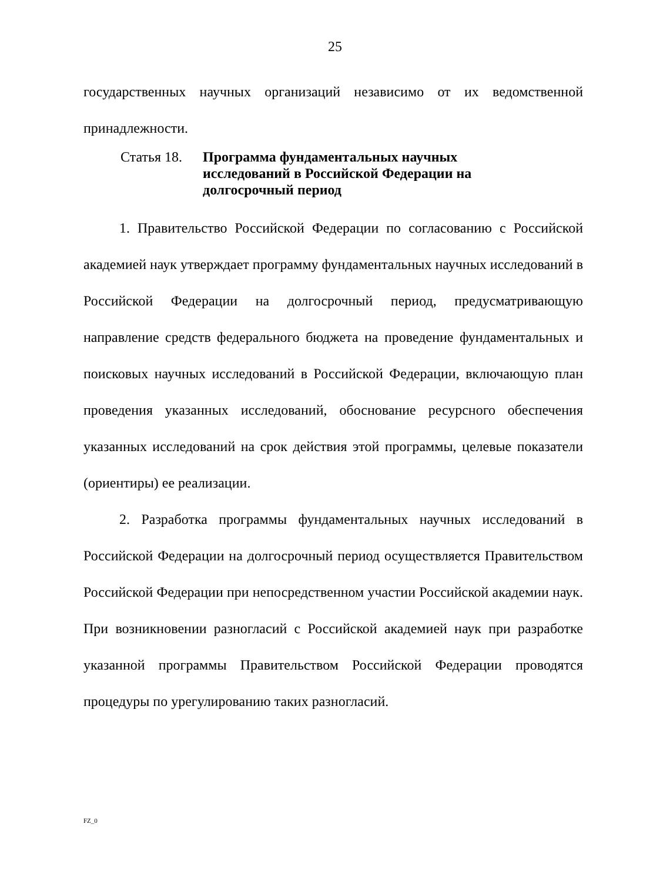25
государственных научных организаций независимо от их ведомственной принадлежности.
Статья 18.
Программа фундаментальных научных исследований в Российской Федерации на долгосрочный период
1. Правительство Российской Федерации по согласованию с Российской академией наук утверждает программу фундаментальных научных исследований в Российской Федерации на долгосрочный период, предусматривающую направление средств федерального бюджета на проведение фундаментальных и поисковых научных исследований в Российской Федерации, включающую план проведения указанных исследований, обоснование ресурсного обеспечения указанных исследований на срок действия этой программы, целевые показатели (ориентиры) ее реализации.
2. Разработка программы фундаментальных научных исследований в Российской Федерации на долгосрочный период осуществляется Правительством Российской Федерации при непосредственном участии Российской академии наук. При возникновении разногласий с Российской академией наук при разработке указанной программы Правительством Российской Федерации проводятся процедуры по урегулированию таких разногласий.
FZ_0